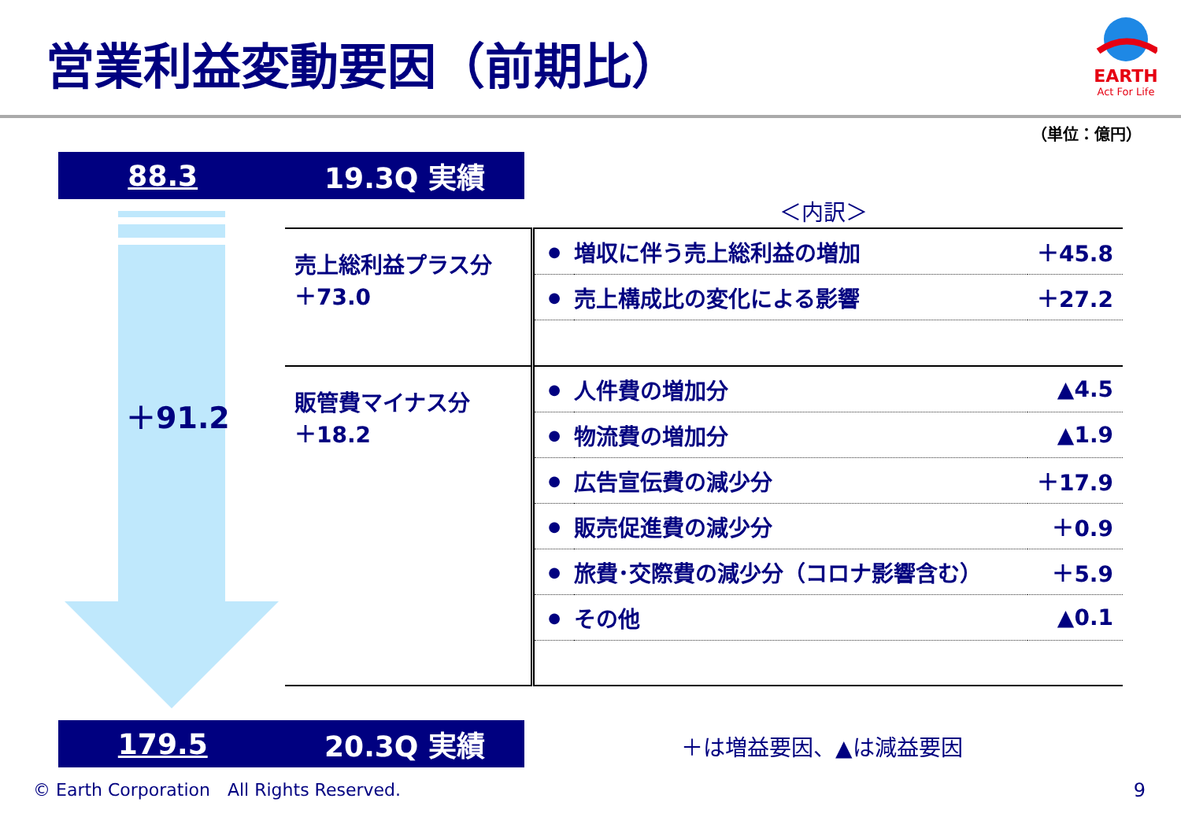営業利益変動要因（前期比）
EARTH
Act For Life
（単位：億円）
88.3 19.3Q 実績
＋91.2
＜内訳＞
| 売上総利益プラス分 ＋73.0 | ● | 増収に伴う売上総利益の増加 | ＋45.8 |
| | ● | 売上構成比の変化による影響 | ＋27.2 |
| 販管費マイナス分 ＋18.2 | ● | 人件費の増加分 | ▲4.5 |
| | ● | 物流費の増加分 | ▲1.9 |
| | ● | 広告宣伝費の減少分 | ＋17.9 |
| | ● | 販売促進費の減少分 | ＋0.9 |
| | ● | 旅費･交際費の減少分（コロナ影響含む） | ＋5.9 |
| | ● | その他 | ▲0.1 |
179.5 20.3Q 実績 ＋は増益要因、▲は減益要因
© Earth Corporation　All Rights Reserved.
9